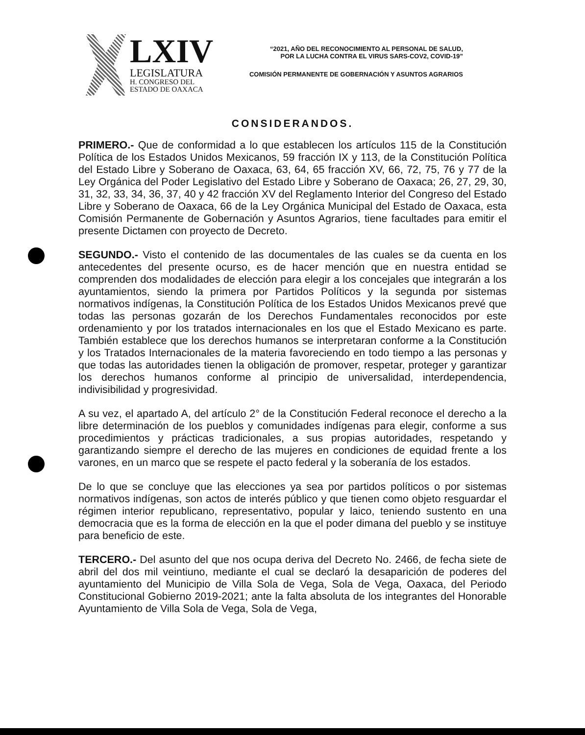LXIV
LEGISLATURA
H. CONGRESO DEL
ESTADO DE OAXACA
“2021, AÑO DEL RECONOCIMIENTO AL PERSONAL DE SALUD,
POR LA LUCHA CONTRA EL VIRUS SARS-COV2, COVID-19”
COMISIÓN PERMANENTE DE GOBERNACIÓN Y ASUNTOS AGRARIOS
CONSIDERANDOS.
PRIMERO.- Que de conformidad a lo que establecen los artículos 115 de la Constitución Política de los Estados Unidos Mexicanos, 59 fracción IX y 113, de la Constitución Política del Estado Libre y Soberano de Oaxaca, 63, 64, 65 fracción XV, 66, 72, 75, 76 y 77 de la Ley Orgánica del Poder Legislativo del Estado Libre y Soberano de Oaxaca; 26, 27, 29, 30, 31, 32, 33, 34, 36, 37, 40 y 42 fracción XV del Reglamento Interior del Congreso del Estado Libre y Soberano de Oaxaca, 66 de la Ley Orgánica Municipal del Estado de Oaxaca, esta Comisión Permanente de Gobernación y Asuntos Agrarios, tiene facultades para emitir el presente Dictamen con proyecto de Decreto.
SEGUNDO.- Visto el contenido de las documentales de las cuales se da cuenta en los antecedentes del presente ocurso, es de hacer mención que en nuestra entidad se comprenden dos modalidades de elección para elegir a los concejales que integrarán a los ayuntamientos, siendo la primera por Partidos Políticos y la segunda por sistemas normativos indígenas, la Constitución Política de los Estados Unidos Mexicanos prevé que todas las personas gozarán de los Derechos Fundamentales reconocidos por este ordenamiento y por los tratados internacionales en los que el Estado Mexicano es parte. También establece que los derechos humanos se interpretaran conforme a la Constitución y los Tratados Internacionales de la materia favoreciendo en todo tiempo a las personas y que todas las autoridades tienen la obligación de promover, respetar, proteger y garantizar los derechos humanos conforme al principio de universalidad, interdependencia, indivisibilidad y progresividad.
A su vez, el apartado A, del artículo 2° de la Constitución Federal reconoce el derecho a la libre determinación de los pueblos y comunidades indígenas para elegir, conforme a sus procedimientos y prácticas tradicionales, a sus propias autoridades, respetando y garantizando siempre el derecho de las mujeres en condiciones de equidad frente a los varones, en un marco que se respete el pacto federal y la soberanía de los estados.
De lo que se concluye que las elecciones ya sea por partidos políticos o por sistemas normativos indígenas, son actos de interés público y que tienen como objeto resguardar el régimen interior republicano, representativo, popular y laico, teniendo sustento en una democracia que es la forma de elección en la que el poder dimana del pueblo y se instituye para beneficio de este.
TERCERO.- Del asunto del que nos ocupa deriva del Decreto No. 2466, de fecha siete de abril del dos mil veintiuno, mediante el cual se declaró la desaparición de poderes del ayuntamiento del Municipio de Villa Sola de Vega, Sola de Vega, Oaxaca, del Periodo Constitucional Gobierno 2019-2021; ante la falta absoluta de los integrantes del Honorable Ayuntamiento de Villa Sola de Vega, Sola de Vega,